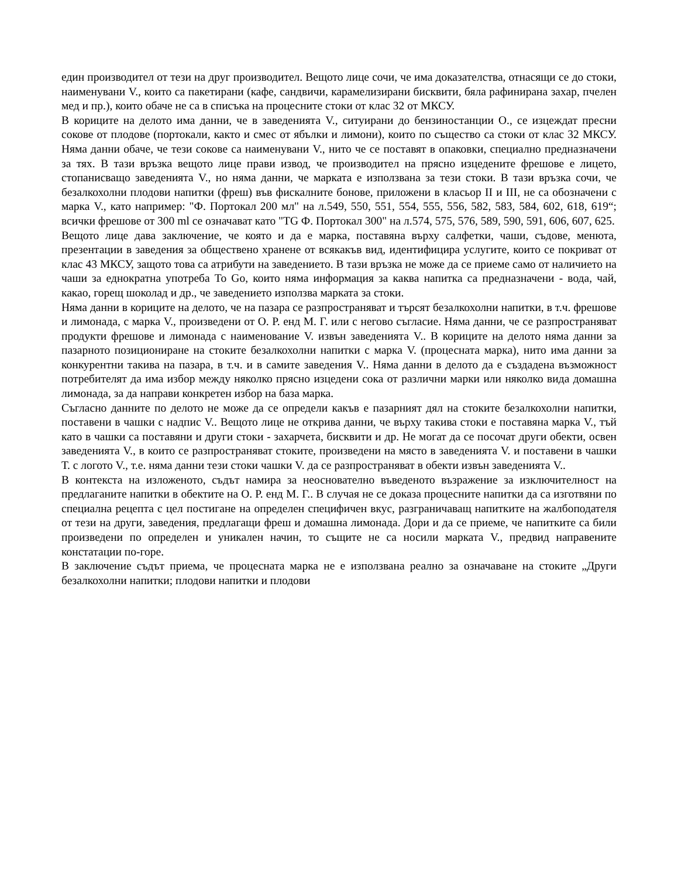един производител от тези на друг производител. Вещото лице сочи, че има доказателства, отнасящи се до стоки, наименувани V., които са пакетирани (кафе, сандвичи, карамелизирани бисквити, бяла рафинирана захар, пчелен мед и пр.), които обаче не са в списъка на процесните стоки от клас 32 от МКСУ.
В кориците на делото има данни, че в заведенията V., ситуирани до бензиностанции О., се изцеждат пресни сокове от плодове (портокали, както и смес от ябълки и лимони), които по същество са стоки от клас 32 МКСУ. Няма данни обаче, че тези сокове са наименувани V., нито че се поставят в опаковки, специално предназначени за тях. В тази връзка вещото лице прави извод, че производител на прясно изцедените фрешове е лицето, стопанисващо заведенията V., но няма данни, че марката е използвана за тези стоки. В тази връзка сочи, че безалкохолни плодови напитки (фреш) във фискалните бонове, приложени в класьор II и III, не са обозначени с марка V., като например: "Ф. Портокал 200 мл" на л.549, 550, 551, 554, 555, 556, 582, 583, 584, 602, 618, 619“; всички фрешове от 300 ml се означават като "TG Ф. Портокал 300" на л.574, 575, 576, 589, 590, 591, 606, 607, 625.
Вещото лице дава заключение, че която и да е марка, поставяна върху салфетки, чаши, съдове, менюта, презентации в заведения за обществено хранене от всякакъв вид, идентифицира услугите, които се покриват от клас 43 МКСУ, защото това са атрибути на заведението. В тази връзка не може да се приеме само от наличието на чаши за еднократна употреба To Go, които няма информация за каква напитка са предназначени - вода, чай, какао, горещ шоколад и др., че заведението използва марката за стоки.
Няма данни в кориците на делото, че на пазара се разпространяват и търсят безалкохолни напитки, в т.ч. фрешове и лимонада, с марка V., произведени от О. Р. енд М. Г. или с негово съгласие. Няма данни, че се разпространяват продукти фрешове и лимонада с наименование V. извън заведенията V.. В кориците на делото няма данни за пазарното позициониране на стоките безалкохолни напитки с марка V. (процесната марка), нито има данни за конкурентни такива на пазара, в т.ч. и в самите заведения V.. Няма данни в делото да е създадена възможност потребителят да има избор между няколко прясно изцедени сока от различни марки или няколко вида домашна лимонада, за да направи конкретен избор на база марка.
Съгласно данните по делото не може да се определи какъв е пазарният дял на стоките безалкохолни напитки, поставени в чашки с надпис V.. Вещото лице не открива данни, че върху такива стоки е поставяна марка V., тъй като в чашки са поставяни и други стоки - захарчета, бисквити и др. Не могат да се посочат други обекти, освен заведенията V., в които се разпространяват стоките, произведени на място в заведенията V. и поставени в чашки Т. с логото V., т.е. няма данни тези стоки чашки V. да се разпространяват в обекти извън заведенията V..
В контекста на изложеното, съдът намира за неоснователно въведеното възражение за изключителност на предлаганите напитки в обектите на О. Р. енд М. Г.. В случая не се доказа процесните напитки да са изготвяни по специална рецепта с цел постигане на определен специфичен вкус, разграничаващ напитките на жалбоподателя от тези на други, заведения, предлагащи фреш и домашна лимонада. Дори и да се приеме, че напитките са били произведени по определен и уникален начин, то същите не са носили марката V., предвид направените констатации по-горе.
В заключение съдът приема, че процесната марка не е използвана реално за означаване на стоките „Други безалкохолни напитки; плодови напитки и плодови